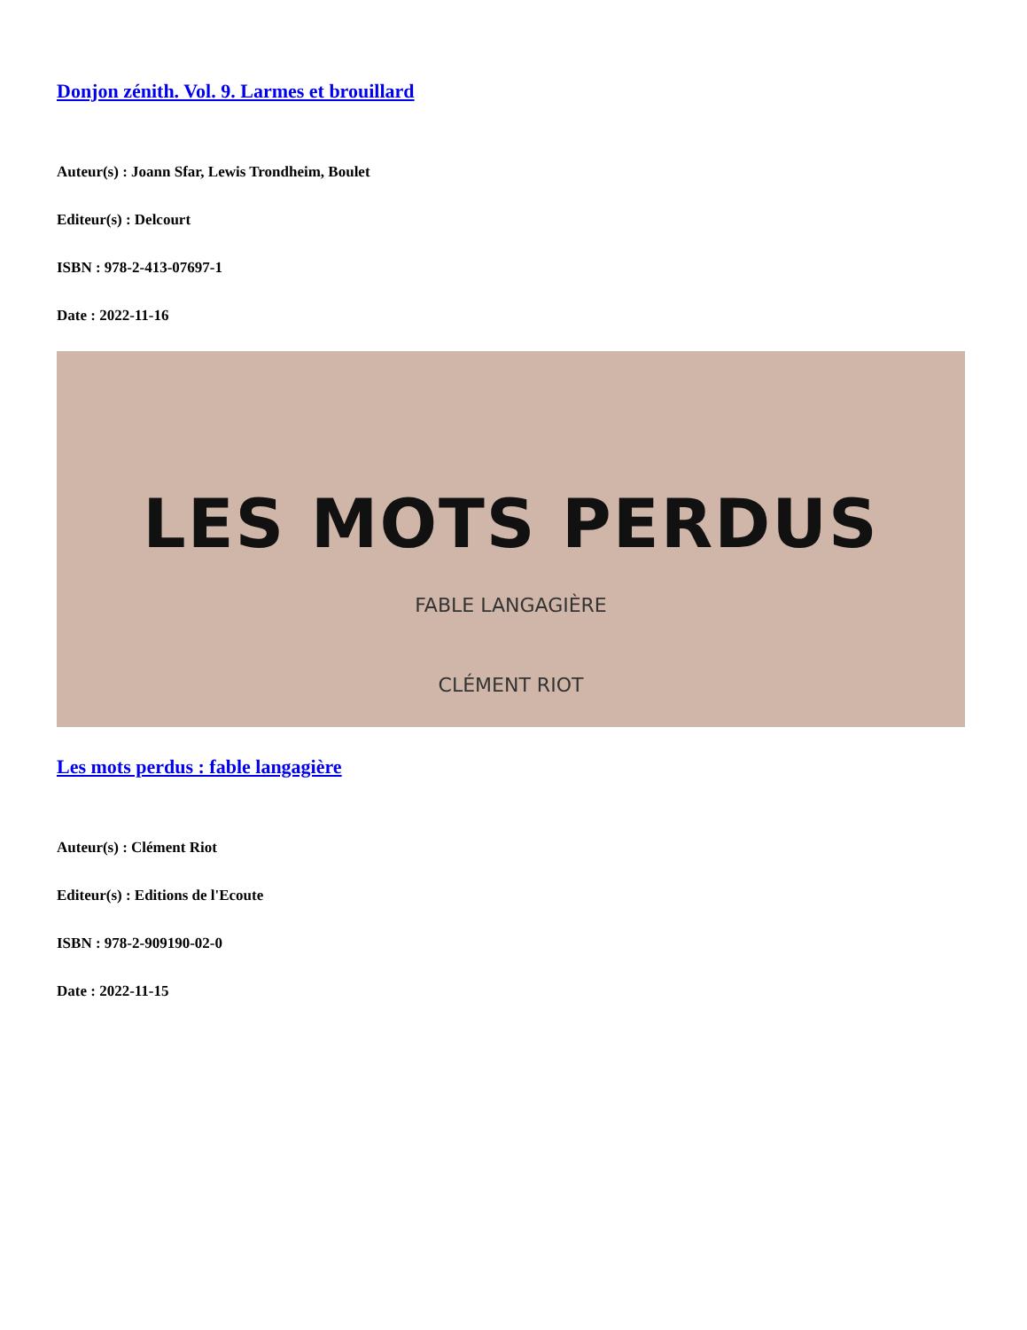Donjon zénith. Vol. 9. Larmes et brouillard
Auteur(s) : Joann Sfar, Lewis Trondheim, Boulet
Editeur(s) : Delcourt
ISBN : 978-2-413-07697-1
Date : 2022-11-16
LES MOTS PERDUS
FABLE LANGAGIÈRE
CLÉMENT RIOT
Les mots perdus : fable langagière
Auteur(s) : Clément Riot
Editeur(s) : Editions de l'Ecoute
ISBN : 978-2-909190-02-0
Date : 2022-11-15